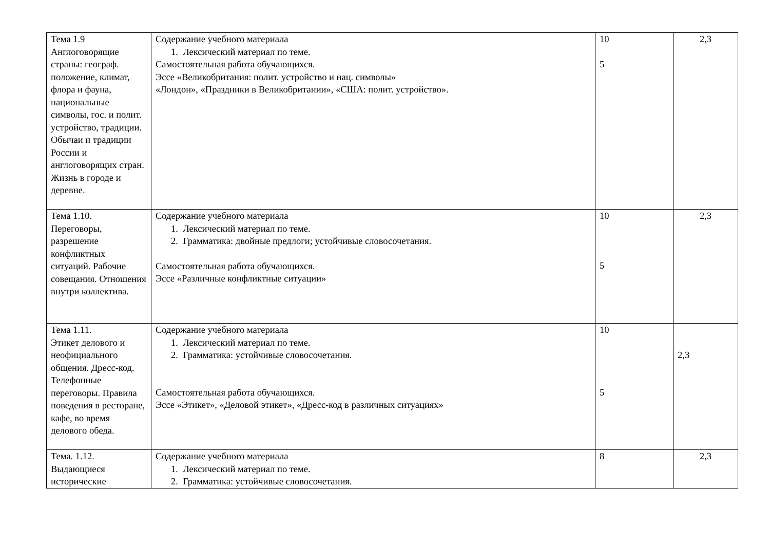| Тема 1.9 Англоговорящие страны: географ. положение, климат, флора и фауна, национальные символы, гос. и полит. устройство, традиции. Обычаи и традиции России и англоговорящих стран. Жизнь в городе и деревне. | Содержание учебного материала 1. Лексический материал по теме. Самостоятельная работа обучающихся. Эссе «Великобритания: полит. устройство и нац. символы» «Лондон», «Праздники в Великобритании», «США: полит. устройство». | 10 5 | 2,3 |
| Тема 1.10. Переговоры, разрешение конфликтных ситуаций. Рабочие совещания. Отношения внутри коллектива. | Содержание учебного материала 1. Лексический материал по теме. 2. Грамматика: двойные предлоги; устойчивые словосочетания. Самостоятельная работа обучающихся. Эссе «Различные конфликтные ситуации» | 10 5 | 2,3 |
| Тема 1.11. Этикет делового и неофициального общения. Дресс-код. Телефонные переговоры. Правила поведения в ресторане, кафе, во время делового обеда. | Содержание учебного материала 1. Лексический материал по теме. 2. Грамматика: устойчивые словосочетания. Самостоятельная работа обучающихся. Эссе «Этикет», «Деловой этикет», «Дресс-код в различных ситуациях» | 10 5 | 2,3 |
| Тема. 1.12. Выдающиеся исторические | Содержание учебного материала 1. Лексический материал по теме. 2. Грамматика: устойчивые словосочетания. | 8 | 2,3 |